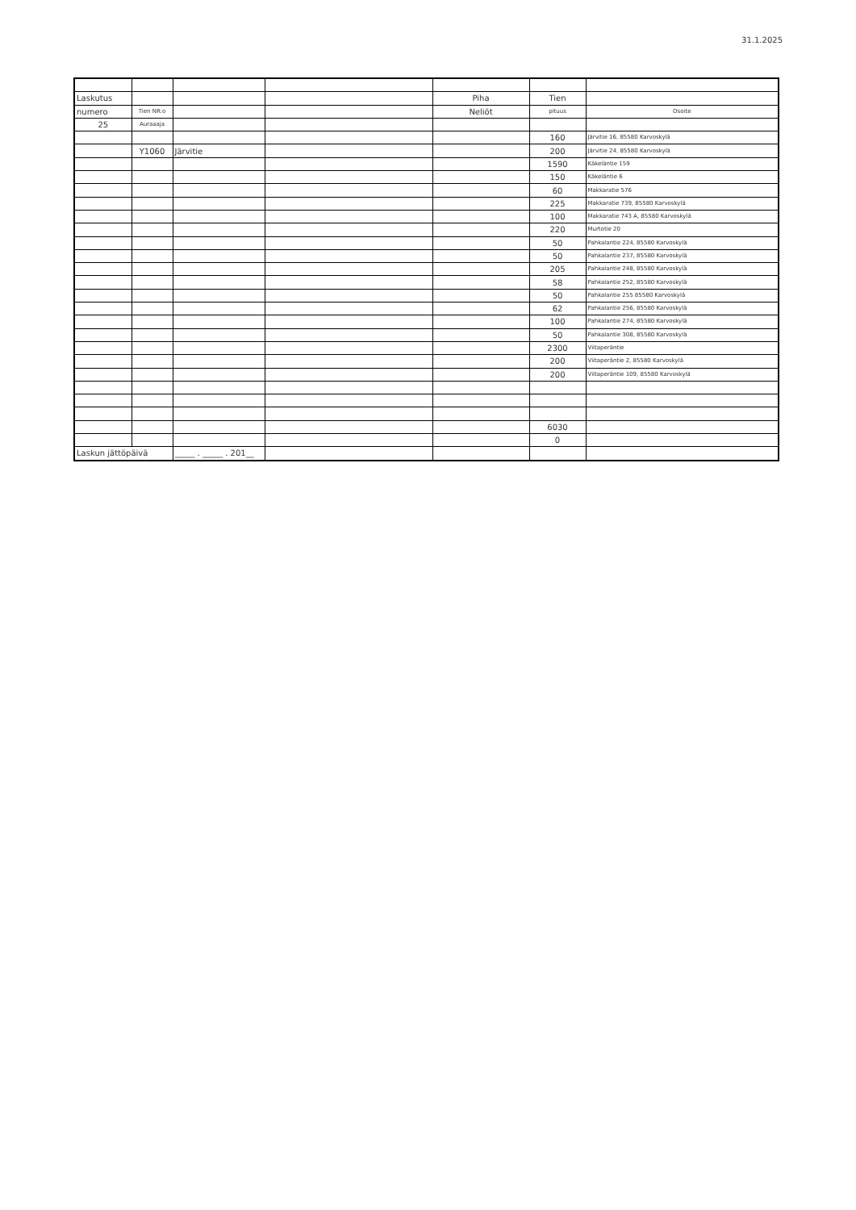31.1.2025
| Laskutus | | | | Piha | Tien | |
| numero | Tien NR:o | | | Neliöt | pituus | Osoite |
| 25 | Auraaaja | | | | | |
| | | | | | 160 | Järvitie 16, 85580 Karvoskylä |
| | Y1060 | Järvitie | | | 200 | Järvitie 24, 85580 Karvoskylä |
| | | | | | 1590 | Käkeläntie 159 |
| | | | | | 150 | Käkeläntie 6 |
| | | | | | 60 | Makkaratie 576 |
| | | | | | 225 | Makkaratie 739, 85580 Karvoskylä |
| | | | | | 100 | Makkaratie 743 A, 85580 Karvoskylä |
| | | | | | 220 | Murtotie 20 |
| | | | | | 50 | Pahkalantie 224, 85580 Karvoskylä |
| | | | | | 50 | Pahkalantie 237, 85580 Karvoskylä |
| | | | | | 205 | Pahkalantie 248, 85580 Karvoskylä |
| | | | | | 58 | Pahkalantie 252, 85580 Karvoskylä |
| | | | | | 50 | Pahkalantie 255 85580 Karvoskylä |
| | | | | | 62 | Pahkalantie 256, 85580 Karvoskylä |
| | | | | | 100 | Pahkalantie 274, 85580 Karvoskylä |
| | | | | | 50 | Pahkalantie 308, 85580 Karvoskylä |
| | | | | | 2300 | Viitaperäntie |
| | | | | | 200 | Viitaperäntie 2, 85580 Karvoskylä |
| | | | | | 200 | Viitaperäntie 109, 85580 Karvoskylä |
| | | | | | 6030 | |
| | | | | | 0 | |
| Laskun jättöpäivä | | _____ . _____ . 201__ | | | | |